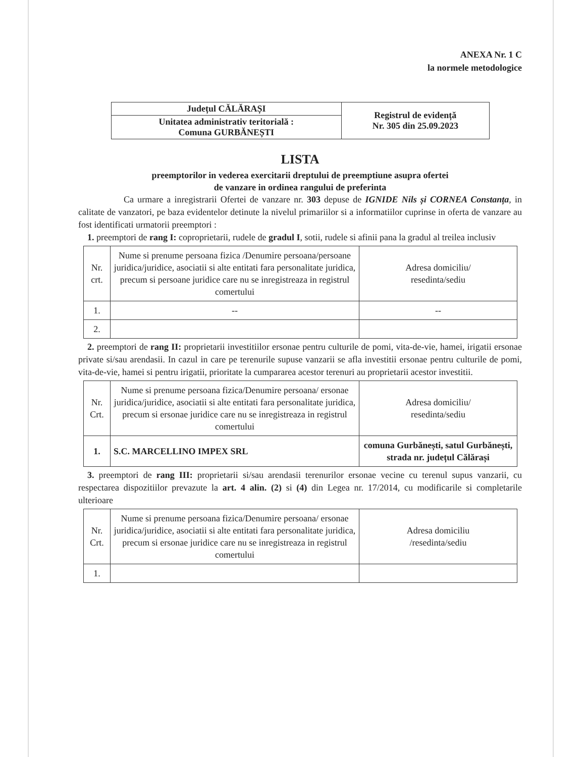ANEXA Nr. 1 C
la normele metodologice
| Județul CĂLĂRAȘI | Registrul de evidență Nr. 305 din 25.09.2023 |
| Unitatea administrativ teritorială : Comuna GURBĂNEȘTI | |
LISTA
preemptorilor in vederea exercitarii dreptului de preemptiune asupra ofertei
de vanzare in ordinea rangului de preferinta
Ca urmare a inregistrarii Ofertei de vanzare nr. 303 depuse de IGNIDE Nils și CORNEA Constanța, in calitate de vanzatori, pe baza evidentelor detinute la nivelul primariilor si a informatiilor cuprinse in oferta de vanzare au fost identificati urmatorii preemptori :
1. preemptori de rang I: coproprietarii, rudele de gradul I, sotii, rudele si afinii pana la gradul al treilea inclusiv
| Nr. crt. | Nume si prenume persoana fizica /Denumire persoana/persoane juridica/juridice, asociatii si alte entitati fara personalitate juridica, precum si persoane juridice care nu se inregistreaza in registrul comertului | Adresa domiciliu/ resedinta/sediu |
| 1. | -- | -- |
| 2. | | |
2. preemptori de rang II: proprietarii investitiilor ersonae pentru culturile de pomi, vita-de-vie, hamei, irigatii ersonae private si/sau arendasii. In cazul in care pe terenurile supuse vanzarii se afla investitii ersonae pentru culturile de pomi, vita-de-vie, hamei si pentru irigatii, prioritate la cumpararea acestor terenuri au proprietarii acestor investitii.
| Nr. Crt. | Nume si prenume persoana fizica/Denumire persoana/ ersonae juridica/juridice, asociatii si alte entitati fara personalitate juridica, precum si ersonae juridice care nu se inregistreaza in registrul comertului | Adresa domiciliu/ resedinta/sediu |
| 1. | S.C. MARCELLINO IMPEX SRL | comuna Gurbănești, satul Gurbănești, strada nr. județul Călărași |
3. preemptori de rang III: proprietarii si/sau arendasii terenurilor ersonae vecine cu terenul supus vanzarii, cu respectarea dispozitiilor prevazute la art. 4 alin. (2) si (4) din Legea nr. 17/2014, cu modificarile si completarile ulterioare
| Nr. Crt. | Nume si prenume persoana fizica/Denumire persoana/ ersonae juridica/juridice, asociatii si alte entitati fara personalitate juridica, precum si ersonae juridice care nu se inregistreaza in registrul comertului | Adresa domiciliu /resedinta/sediu |
| 1. | | |